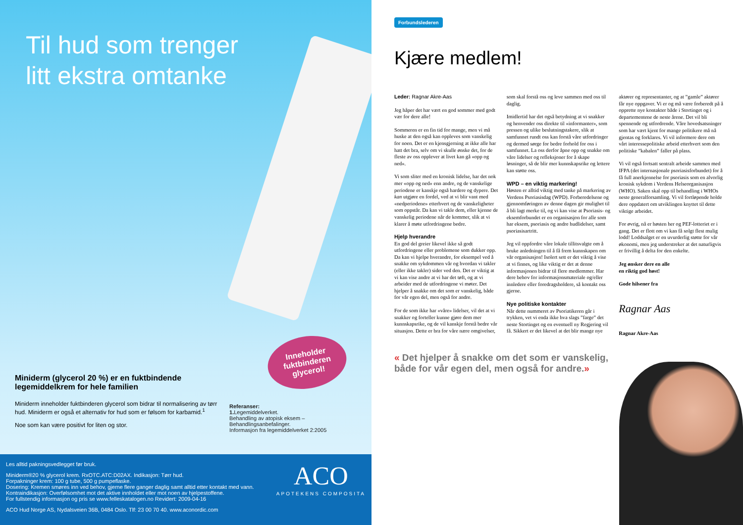Til hud som trenger
litt ekstra omtanke
Inneholder
fuktbinderen
glycerol!
Miniderm (glycerol 20 %) er en fuktbindende legemiddelkrem for hele familien
Miniderm inneholder fuktbinderen glycerol som bidrar til normalisering av tørr hud. Miniderm er også et alternativ for hud som er følsom for karbamid.<sup>1</sup>
Noe som kan være positivt for liten og stor.
Referanser:
1. Legemiddelverket.
Behandling av atopisk eksem – Behandlingsanbefalinger.
Informasjon fra legemiddelverket 2:2005
Les alltid pakningsvedlegget før bruk.
Miniderm®20 % glycerol krem. RxOTC.ATC:D02AX. Indikasjon: Tørr hud.
Forpakninger krem: 100 g tube, 500 g pumpeflaske.
Dosering: Kremen smøres inn ved behov, gjerne flere ganger daglig samt alltid etter kontakt med vann.
Kontraindikasjon: Overfølsomhet mot det aktive innholdet eller mot noen av hjelpestoffene.
For fullstendig informasjon og pris se www.felleskatalogen.no Revidert: 2009-04-16
ACO Hud Norge AS, Nydalsveien 36B, 0484 Oslo. Tlf: 23 00 70 40. www.aconordic.com
ACO
APOTEKENS COMPOSITA
Forbundslederen
Kjære medlem!
Leder: Ragnar Akre-Aas
Jeg håper det har vært en god sommer med godt vær for dere alle!
Sommeren er en fin tid for mange, men vi må huske at den også kan oppleves som vanskelig for noen. Det er en kjensgjerning at ikke alle har hatt det bra, selv om vi skulle ønske det, for de fleste av oss opplever at livet kan gå «opp og ned».
Vi som sliter med en kronisk lidelse, har det nok mer «opp og ned» enn andre, og de vanskelige periodene er kanskje også hardere og dypere. Det kan utgjøre en fordel, ved at vi blir vant med «nedperiodene» etterhvert og de vanskeligheter som oppstår. Da kan vi takle dem, eller kjenne de vanskelig periodene når de kommer, slik at vi klarer å møte utfordringene bedre.
Hjelp hverandre
En god del greier likevel ikke så godt utfordringene eller problemene som dukker opp. Da kan vi hjelpe hverandre, for eksempel ved å snakke om sykdommen vår og hvordan vi takler (eller ikke takler) sider ved den. Det er viktig at vi kan vise andre at vi har det tøft, og at vi arbeider med de utfordringene vi møter. Det hjelper å snakke om det som er vanskelig, både for vår egen del, men også for andre.
For de som ikke har «våre» lidelser, vil det at vi snakker og forteller kunne gjøre dem mer kunnskapsrike, og de vil kanskje forstå bedre vår situasjon. Dette er bra for våre nære omgivelser, som skal forstå oss og leve sammen med oss til daglig.
Imidlertid har det også betydning at vi snakker og henvender oss direkte til «informanter», som pressen og ulike beslutningstakere, slik at samfunnet rundt oss kan forstå våre utfordringer og dermed sørge for bedre forhold for oss i samfunnet. La oss derfor åpne opp og snakke om våre lidelser og refleksjoner for å skape løsninger, så de blir mer kunnskapsrike og lettere kan støtte oss.
WPD – en viktig markering!
Høsten er alltid viktig med tanke på markering av Verdens Psoriasisdag (WPD). Forberedelsene og gjennomføringen av denne dagen gir mulighet til å bli lagt merke til, og vi kan vise at Psoriasis- og eksemforbundet er en organisasjon for alle som har eksem, psoriasis og andre hudlidelser, samt psoriasisartritt.
Jeg vil oppfordre våre lokale tillitsvalgte om å bruke anledningen til å få frem kunnskapen om vår organisasjon! Isolert sett er det viktig å vise at vi finnes, og like viktig er det at denne informasjonen bidrar til flere medlemmer. Har dere behov for informasjonsmateriale og/eller innledere eller foredragsholdere, så kontakt oss gjerne.
Nye politiske kontakter
Når dette nummeret av Psoriatikeren går i trykken, vet vi enda ikke hva slags ”farge” det neste Stortinget og en eventuell ny Regjering vil få. Sikkert er det likevel at det blir mange nye aktører og representanter, og at ”gamle” aktører får nye oppgaver. Vi er og må være forberedt på å opprette nye kontakter både i Stortinget og i departementene de neste årene. Det vil bli spennende og utfordrende. Våre hovedsatsninger som har vært kjent for mange politikere må nå gjentas og forklares. Vi vil informere dere om vårt interessepolitiske arbeid etterhvert som den politiske ”kabalen” faller på plass.
Vi vil også fortsatt sentralt arbeide sammen med IFPA (det internasjonale psoriasisforbundet) for å få full anerkjennelse for psoriasis som en alvorlig kronisk sykdom i Verdens Helseorganisasjon (WHO). Saken skal opp til behandling i WHOs neste generalforsamling. Vi vil fortløpende holde dere oppdatert om utviklingen knyttet til dette viktige arbeidet.
For øvrig, nå er høsten her og PEF-lotteriet er i gang. Det er flott om vi kan få solgt flest mulig lodd! Loddsalget er en uvurderlig støtte for vår økonomi, men jeg understreker at det naturligvis er frivillig å delta for den enkelte.
Jeg ønsker dere en alle
en riktig god høst!
Gode hilsener fra
Ragnar Aas
Ragnar Akre-Aas
« Det hjelper å snakke om det som er vanskelig, både for vår egen del, men også for andre.»